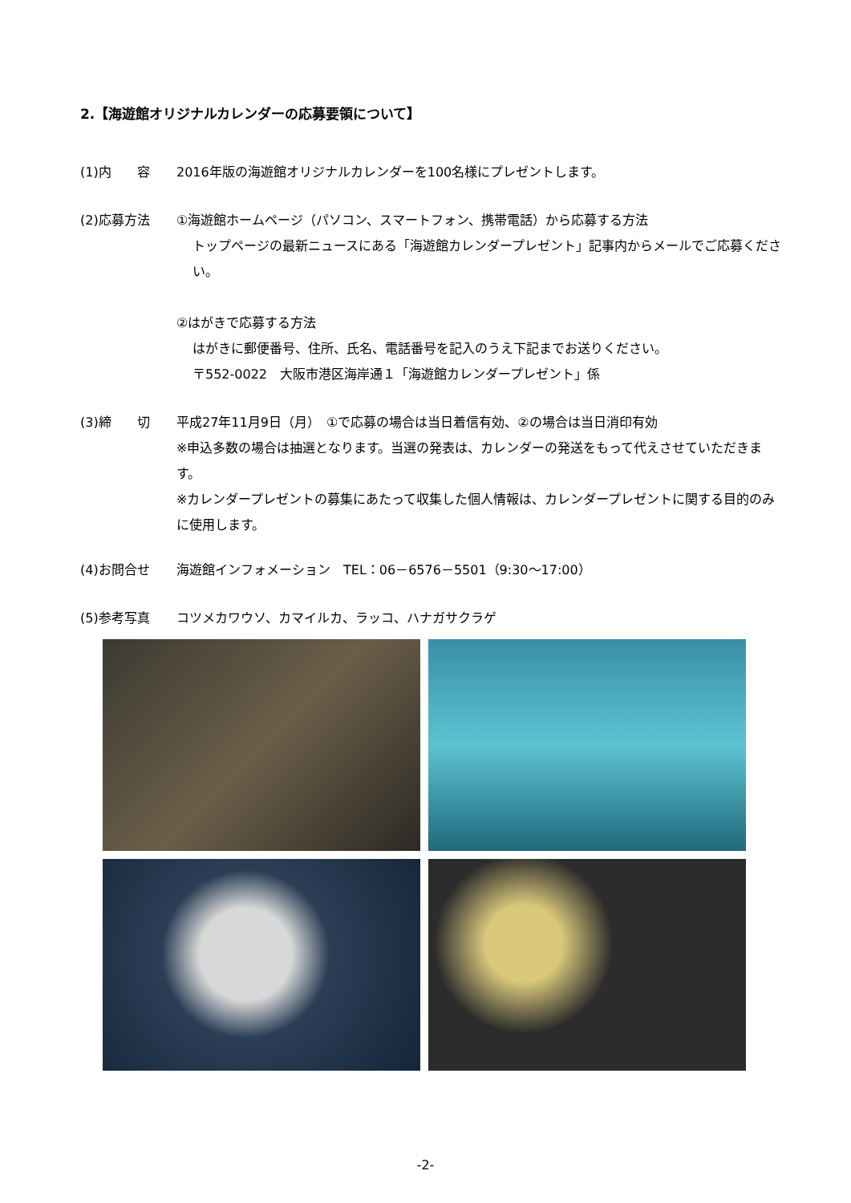2.【海遊館オリジナルカレンダーの応募要領について】
(1)内　　容 2016年版の海遊館オリジナルカレンダーを100名様にプレゼントします。
(2)応募方法 ①海遊館ホームページ（パソコン、スマートフォン、携帯電話）から応募する方法
トップページの最新ニュースにある「海遊館カレンダープレゼント」記事内からメールでご応募ください。
②はがきで応募する方法
はがきに郵便番号、住所、氏名、電話番号を記入のうえ下記までお送りください。
〒552-0022　大阪市港区海岸通１「海遊館カレンダープレゼント」係
(3)締　　切 平成27年11月9日（月）　①で応募の場合は当日着信有効、②の場合は当日消印有効
※申込多数の場合は抽選となります。当選の発表は、カレンダーの発送をもって代えさせていただきます。
※カレンダープレゼントの募集にあたって収集した個人情報は、カレンダープレゼントに関する目的のみに使用します。
(4)お問合せ 海遊館インフォメーション　TEL：06－6576－5501（9:30～17:00）
(5)参考写真 コツメカワウソ、カマイルカ、ラッコ、ハナガサクラゲ
-2-